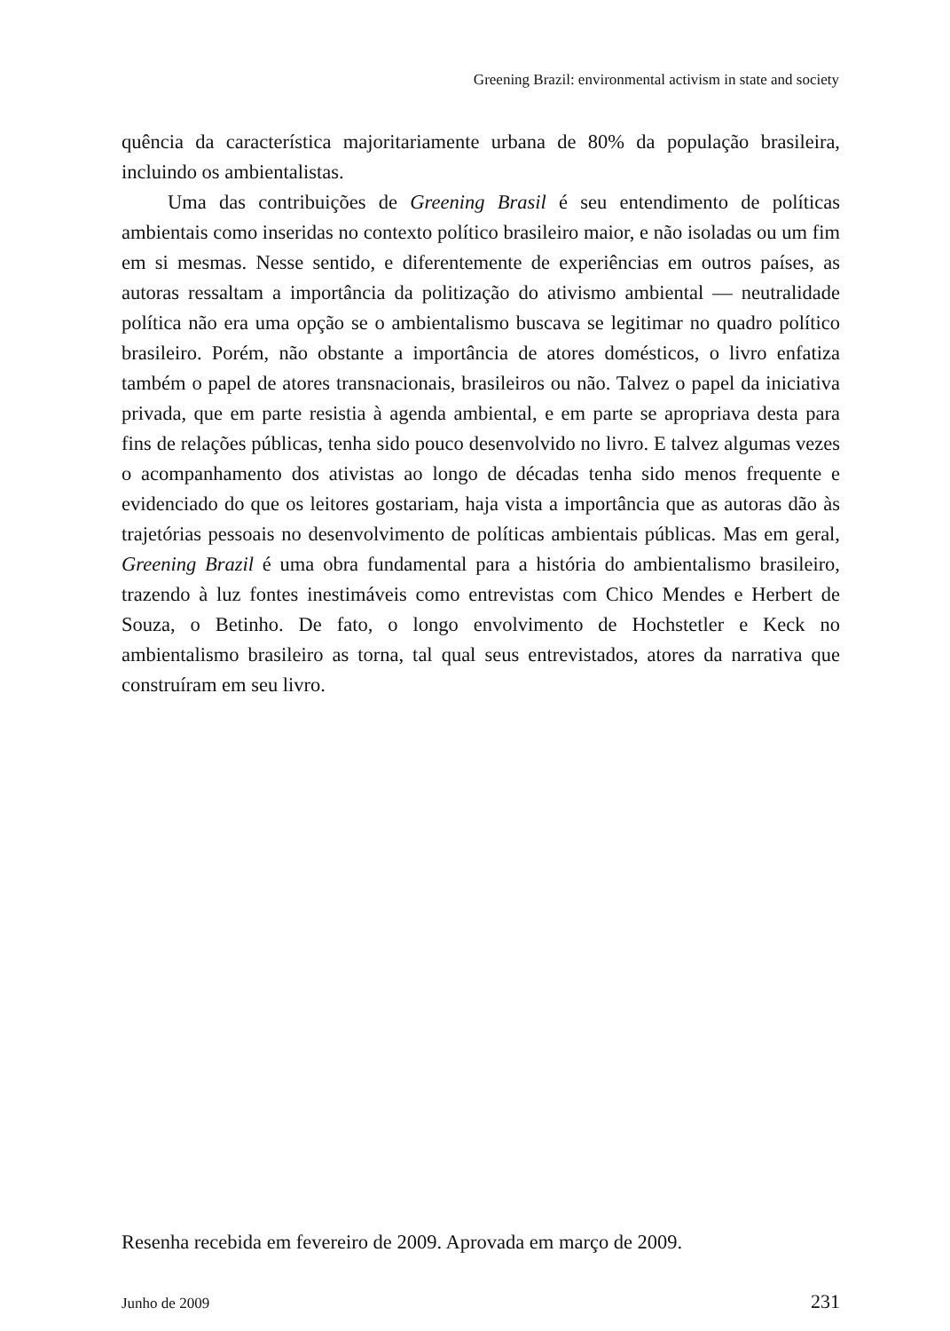Greening Brazil: environmental activism in state and society
quência da característica majoritariamente urbana de 80% da população brasileira, incluindo os ambientalistas.
Uma das contribuições de Greening Brasil é seu entendimento de políticas ambientais como inseridas no contexto político brasileiro maior, e não isoladas ou um fim em si mesmas. Nesse sentido, e diferentemente de experiências em outros países, as autoras ressaltam a importância da politização do ativismo ambiental — neutralidade política não era uma opção se o ambientalismo buscava se legitimar no quadro político brasileiro. Porém, não obstante a importância de atores domésticos, o livro enfatiza também o papel de atores transnacionais, brasileiros ou não. Talvez o papel da iniciativa privada, que em parte resistia à agenda ambiental, e em parte se apropriava desta para fins de relações públicas, tenha sido pouco desenvolvido no livro. E talvez algumas vezes o acompanhamento dos ativistas ao longo de décadas tenha sido menos frequente e evidenciado do que os leitores gostariam, haja vista a importância que as autoras dão às trajetórias pessoais no desenvolvimento de políticas ambientais públicas. Mas em geral, Greening Brazil é uma obra fundamental para a história do ambientalismo brasileiro, trazendo à luz fontes inestimáveis como entrevistas com Chico Mendes e Herbert de Souza, o Betinho. De fato, o longo envolvimento de Hochstetler e Keck no ambientalismo brasileiro as torna, tal qual seus entrevistados, atores da narrativa que construíram em seu livro.
Resenha recebida em fevereiro de 2009. Aprovada em março de 2009.
Junho de 2009 231